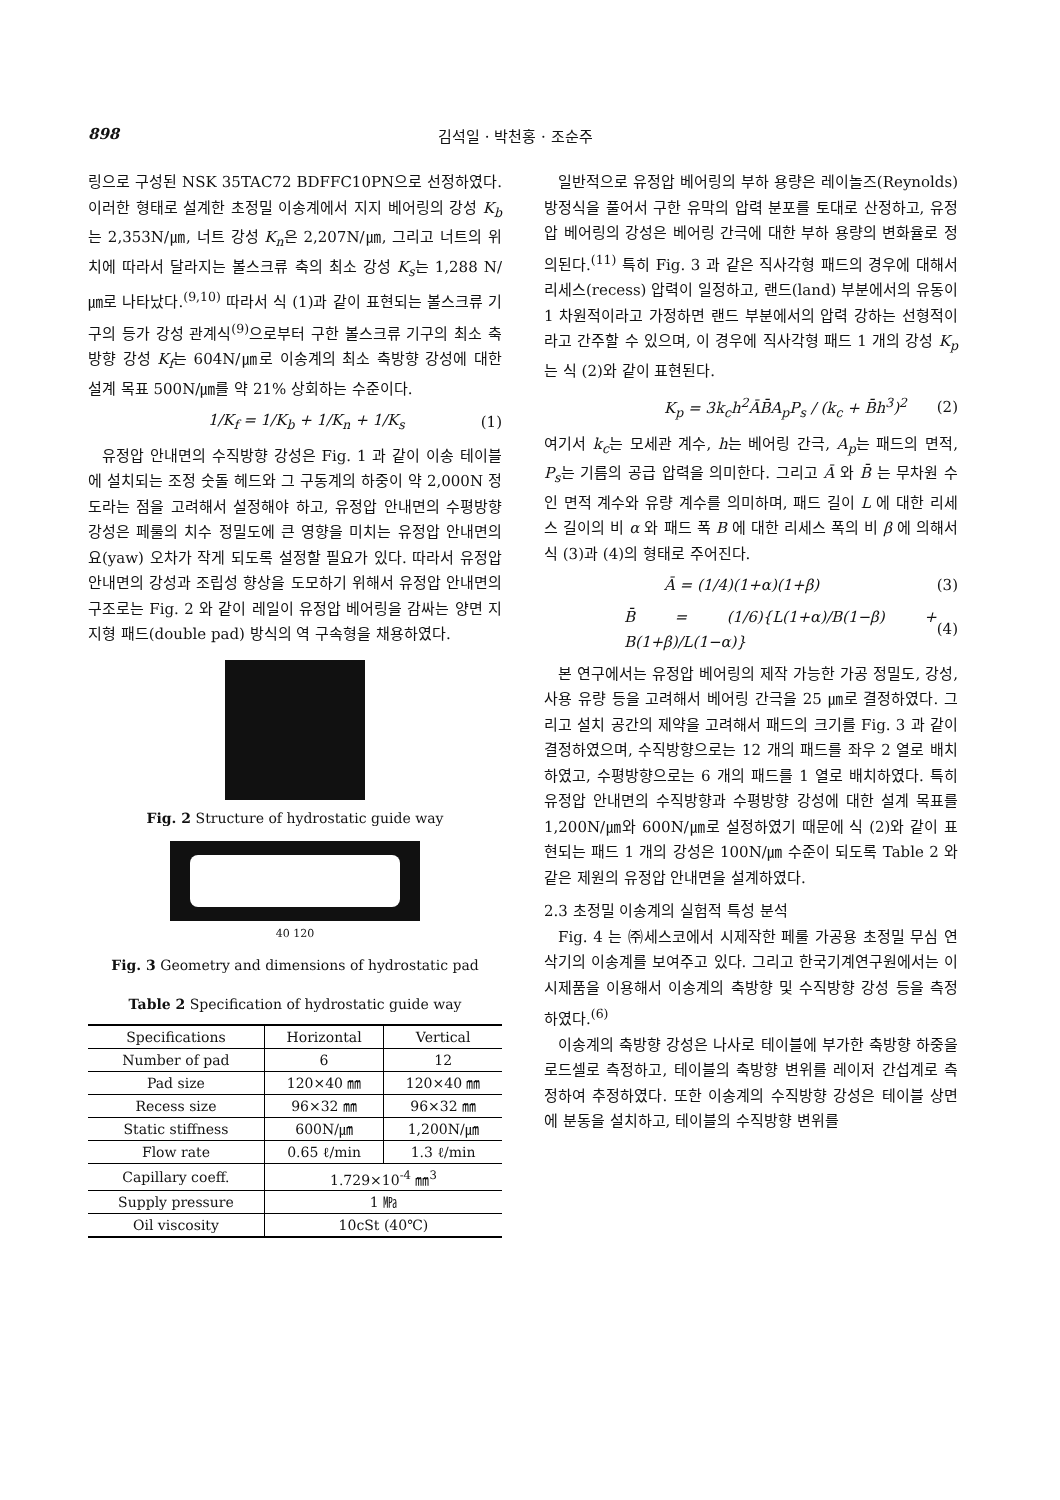898 김석일 · 박천홍 · 조순주
링으로 구성된 NSK 35TAC72 BDFFC10PN으로 선정하였다. 이러한 형태로 설계한 초정밀 이송계에서 지지 베어링의 강성 K<sub>b</sub>는 2,353N/㎛, 너트 강성 K<sub>n</sub>은 2,207N/㎛, 그리고 너트의 위치에 따라서 달라지는 볼스크류 축의 최소 강성 K<sub>s</sub>는 1,288 N/㎛로 나타났다.<sup>(9,10)</sup> 따라서 식 (1)과 같이 표현되는 볼스크류 기구의 등가 강성 관계식<sup>(9)</sup>으로부터 구한 볼스크류 기구의 최소 축방향 강성 K<sub>f</sub>는 604N/㎛로 이송계의 최소 축방향 강성에 대한 설계 목표 500N/㎛를 약 21% 상회하는 수준이다.
1/K<sub>f</sub> = 1/K<sub>b</sub> + 1/K<sub>n</sub> + 1/K<sub>s</sub> (1)
유정압 안내면의 수직방향 강성은 Fig. 1 과 같이 이송 테이블에 설치되는 조정 숫돌 헤드와 그 구동계의 하중이 약 2,000N 정도라는 점을 고려해서 설정해야 하고, 유정압 안내면의 수평방향 강성은 페룰의 치수 정밀도에 큰 영향을 미치는 유정압 안내면의 요(yaw) 오차가 작게 되도록 설정할 필요가 있다. 따라서 유정압 안내면의 강성과 조립성 향상을 도모하기 위해서 유정압 안내면의 구조로는 Fig. 2 와 같이 레일이 유정압 베어링을 감싸는 양면 지지형 패드(double pad) 방식의 역 구속형을 채용하였다.
Fig. 2 Structure of hydrostatic guide way
40 120
Fig. 3 Geometry and dimensions of hydrostatic pad
Table 2 Specification of hydrostatic guide way
| Specifications | Horizontal | Vertical |
| --- | --- | --- |
| Number of pad | 6 | 12 |
| Pad size | 120×40 ㎜ | 120×40 ㎜ |
| Recess size | 96×32 ㎜ | 96×32 ㎜ |
| Static stiffness | 600N/㎛ | 1,200N/㎛ |
| Flow rate | 0.65 ℓ/min | 1.3 ℓ/min |
| Capillary coeff. | 1.729×10<sup>-4</sup> ㎜<sup>3</sup> | |
| Supply pressure | 1 ㎫ | |
| Oil viscosity | 10cSt (40℃) | |
일반적으로 유정압 베어링의 부하 용량은 레이놀즈(Reynolds) 방정식을 풀어서 구한 유막의 압력 분포를 토대로 산정하고, 유정압 베어링의 강성은 베어링 간극에 대한 부하 용량의 변화율로 정의된다.<sup>(11)</sup> 특히 Fig. 3 과 같은 직사각형 패드의 경우에 대해서 리세스(recess) 압력이 일정하고, 랜드(land) 부분에서의 유동이 1 차원적이라고 가정하면 랜드 부분에서의 압력 강하는 선형적이라고 간주할 수 있으며, 이 경우에 직사각형 패드 1 개의 강성 K<sub>p</sub>는 식 (2)와 같이 표현된다.
K<sub>p</sub> = 3k<sub>c</sub>h<sup>2</sup>ĀB̄A<sub>p</sub>P<sub>s</sub> / (k<sub>c</sub> + B̄h<sup>3</sup>)<sup>2</sup> (2)
여기서 k<sub>c</sub>는 모세관 계수, h는 베어링 간극, A<sub>p</sub>는 패드의 면적, P<sub>s</sub>는 기름의 공급 압력을 의미한다. 그리고 Ā 와 B̄ 는 무차원 수인 면적 계수와 유량 계수를 의미하며, 패드 길이 L 에 대한 리세스 길이의 비 α 와 패드 폭 B 에 대한 리세스 폭의 비 β 에 의해서 식 (3)과 (4)의 형태로 주어진다.
Ā = (1/4)(1+α)(1+β) (3)
B̄ = (1/6){L(1+α)/B(1−β) + B(1+β)/L(1−α)} (4)
본 연구에서는 유정압 베어링의 제작 가능한 가공 정밀도, 강성, 사용 유량 등을 고려해서 베어링 간극을 25 ㎛로 결정하였다. 그리고 설치 공간의 제약을 고려해서 패드의 크기를 Fig. 3 과 같이 결정하였으며, 수직방향으로는 12 개의 패드를 좌우 2 열로 배치하였고, 수평방향으로는 6 개의 패드를 1 열로 배치하였다. 특히 유정압 안내면의 수직방향과 수평방향 강성에 대한 설계 목표를 1,200N/㎛와 600N/㎛로 설정하였기 때문에 식 (2)와 같이 표현되는 패드 1 개의 강성은 100N/㎛ 수준이 되도록 Table 2 와 같은 제원의 유정압 안내면을 설계하였다.
2.3 초정밀 이송계의 실험적 특성 분석
Fig. 4 는 ㈜세스코에서 시제작한 페룰 가공용 초정밀 무심 연삭기의 이송계를 보여주고 있다. 그리고 한국기계연구원에서는 이 시제품을 이용해서 이송계의 축방향 및 수직방향 강성 등을 측정하였다.<sup>(6)</sup>
이송계의 축방향 강성은 나사로 테이블에 부가한 축방향 하중을 로드셀로 측정하고, 테이블의 축방향 변위를 레이저 간섭계로 측정하여 추정하였다. 또한 이송계의 수직방향 강성은 테이블 상면에 분동을 설치하고, 테이블의 수직방향 변위를